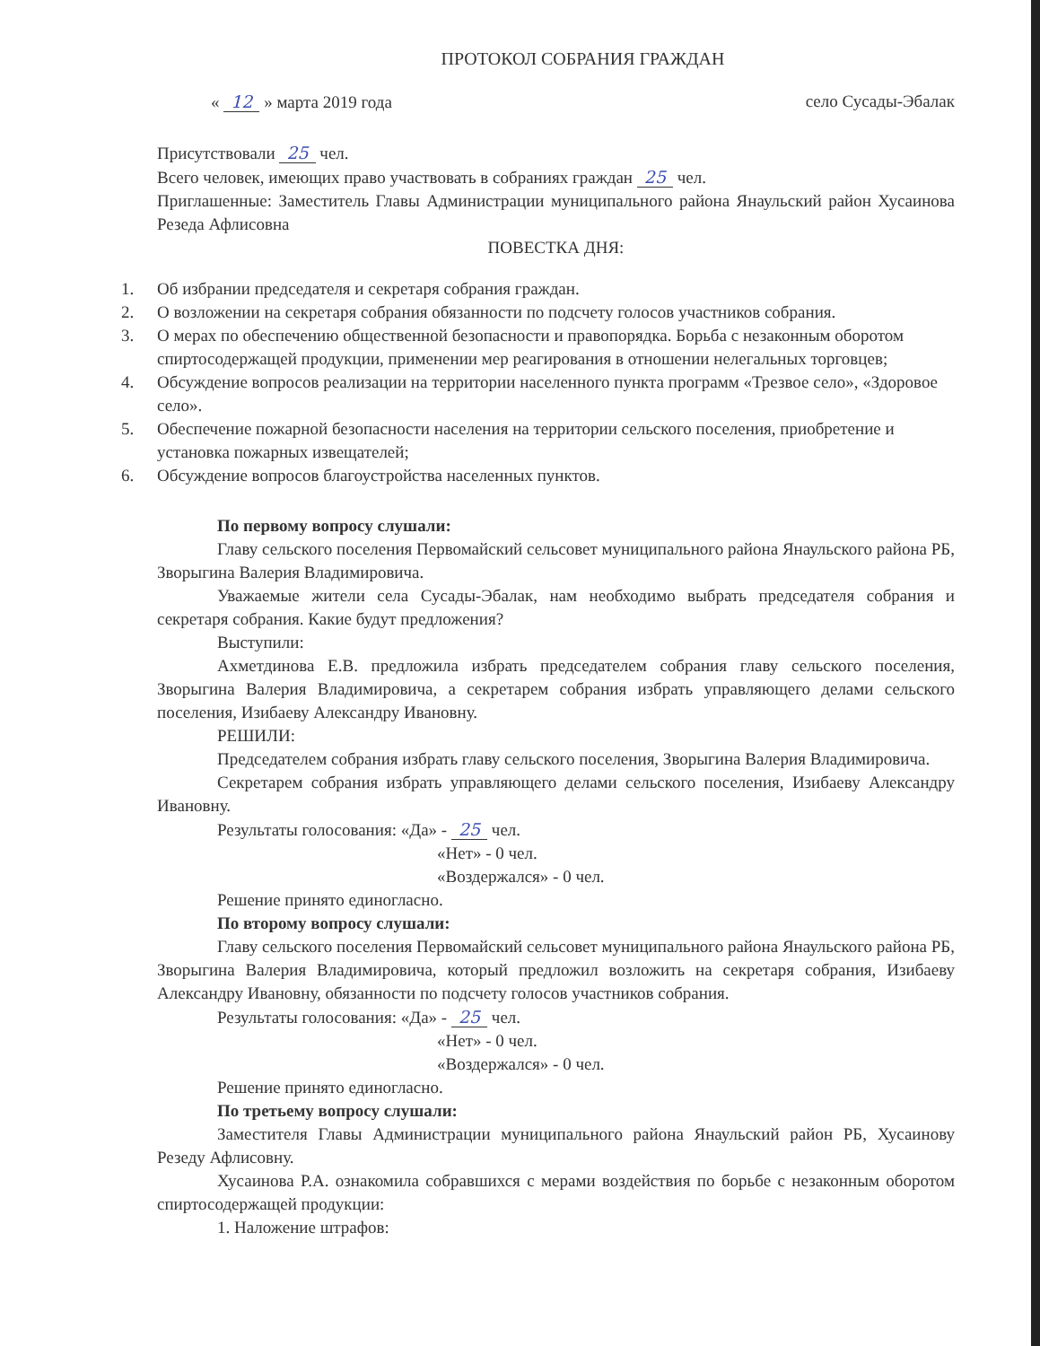ПРОТОКОЛ СОБРАНИЯ ГРАЖДАН
« 12 » марта 2019 года село Сусады-Эбалак
Присутствовали 25 чел.
Всего человек, имеющих право участвовать в собраниях граждан 25 чел.
Приглашенные: Заместитель Главы Администрации муниципального района Янаульский район Хусаинова Резеда Афлисовна
ПОВЕСТКА ДНЯ:
1. Об избрании председателя и секретаря собрания граждан.
2. О возложении на секретаря собрания обязанности по подсчету голосов участников собрания.
3. О мерах по обеспечению общественной безопасности и правопорядка. Борьба с незаконным оборотом спиртосодержащей продукции, применении мер реагирования в отношении нелегальных торговцев;
4. Обсуждение вопросов реализации на территории населенного пункта программ «Трезвое село», «Здоровое село».
5. Обеспечение пожарной безопасности населения на территории сельского поселения, приобретение и установка пожарных извещателей;
6. Обсуждение вопросов благоустройства населенных пунктов.
По первому вопросу слушали:
Главу сельского поселения Первомайский сельсовет муниципального района Янаульского района РБ, Зворыгина Валерия Владимировича.
Уважаемые жители села Сусады-Эбалак, нам необходимо выбрать председателя собрания и секретаря собрания. Какие будут предложения?
Выступили:
Ахметдинова Е.В. предложила избрать председателем собрания главу сельского поселения, Зворыгина Валерия Владимировича, а секретарем собрания избрать управляющего делами сельского поселения, Изибаеву Александру Ивановну.
РЕШИЛИ:
Председателем собрания избрать главу сельского поселения, Зворыгина Валерия Владимировича.
Секретарем собрания избрать управляющего делами сельского поселения, Изибаеву Александру Ивановну.
Результаты голосования: «Да» - 25 чел.
«Нет» - 0 чел.
«Воздержался» - 0 чел.
Решение принято единогласно.
По второму вопросу слушали:
Главу сельского поселения Первомайский сельсовет муниципального района Янаульского района РБ, Зворыгина Валерия Владимировича, который предложил возложить на секретаря собрания, Изибаеву Александру Ивановну, обязанности по подсчету голосов участников собрания.
Результаты голосования: «Да» - 25 чел.
«Нет» - 0 чел.
«Воздержался» - 0 чел.
Решение принято единогласно.
По третьему вопросу слушали:
Заместителя Главы Администрации муниципального района Янаульский район РБ, Хусаинову Резеду Афлисовну.
Хусаинова Р.А. ознакомила собравшихся с мерами воздействия по борьбе с незаконным оборотом спиртосодержащей продукции:
1. Наложение штрафов: